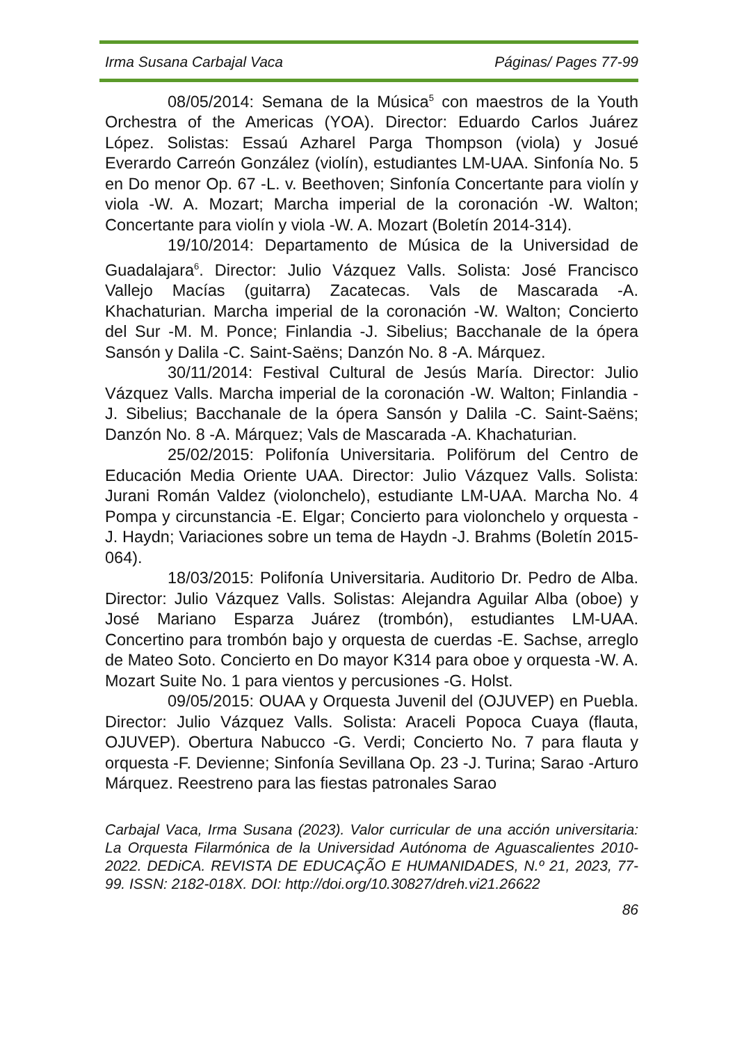Irma Susana Carbajal Vaca Páginas/ Pages 77-99
08/05/2014: Semana de la Música<sup>5</sup> con maestros de la Youth Orchestra of the Americas (YOA). Director: Eduardo Carlos Juárez López. Solistas: Essaú Azharel Parga Thompson (viola) y Josué Everardo Carreón González (violín), estudiantes LM-UAA. Sinfonía No. 5 en Do menor Op. 67 -L. v. Beethoven; Sinfonía Concertante para violín y viola -W. A. Mozart; Marcha imperial de la coronación -W. Walton; Concertante para violín y viola -W. A. Mozart (Boletín 2014-314).
19/10/2014: Departamento de Música de la Universidad de Guadalajara<sup>6</sup>. Director: Julio Vázquez Valls. Solista: José Francisco Vallejo Macías (guitarra) Zacatecas. Vals de Mascarada -A. Khachaturian. Marcha imperial de la coronación -W. Walton; Concierto del Sur -M. M. Ponce; Finlandia -J. Sibelius; Bacchanale de la ópera Sansón y Dalila -C. Saint-Saëns; Danzón No. 8 -A. Márquez.
30/11/2014: Festival Cultural de Jesús María. Director: Julio Vázquez Valls. Marcha imperial de la coronación -W. Walton; Finlandia -J. Sibelius; Bacchanale de la ópera Sansón y Dalila -C. Saint-Saëns; Danzón No. 8 -A. Márquez; Vals de Mascarada -A. Khachaturian.
25/02/2015: Polifonía Universitaria. Poliförum del Centro de Educación Media Oriente UAA. Director: Julio Vázquez Valls. Solista: Jurani Román Valdez (violonchelo), estudiante LM-UAA. Marcha No. 4 Pompa y circunstancia -E. Elgar; Concierto para violonchelo y orquesta -J. Haydn; Variaciones sobre un tema de Haydn -J. Brahms (Boletín 2015-064).
18/03/2015: Polifonía Universitaria. Auditorio Dr. Pedro de Alba. Director: Julio Vázquez Valls. Solistas: Alejandra Aguilar Alba (oboe) y José Mariano Esparza Juárez (trombón), estudiantes LM-UAA. Concertino para trombón bajo y orquesta de cuerdas -E. Sachse, arreglo de Mateo Soto. Concierto en Do mayor K314 para oboe y orquesta -W. A. Mozart Suite No. 1 para vientos y percusiones -G. Holst.
09/05/2015: OUAA y Orquesta Juvenil del (OJUVEP) en Puebla. Director: Julio Vázquez Valls. Solista: Araceli Popoca Cuaya (flauta, OJUVEP). Obertura Nabucco -G. Verdi; Concierto No. 7 para flauta y orquesta -F. Devienne; Sinfonía Sevillana Op. 23 -J. Turina; Sarao -Arturo Márquez. Reestreno para las fiestas patronales Sarao
Carbajal Vaca, Irma Susana (2023). Valor curricular de una acción universitaria: La Orquesta Filarmónica de la Universidad Autónoma de Aguascalientes 2010-2022. DEDiCA. REVISTA DE EDUCAÇÃO E HUMANIDADES, N.º 21, 2023, 77-99. ISSN: 2182-018X. DOI: http://doi.org/10.30827/dreh.vi21.26622
86